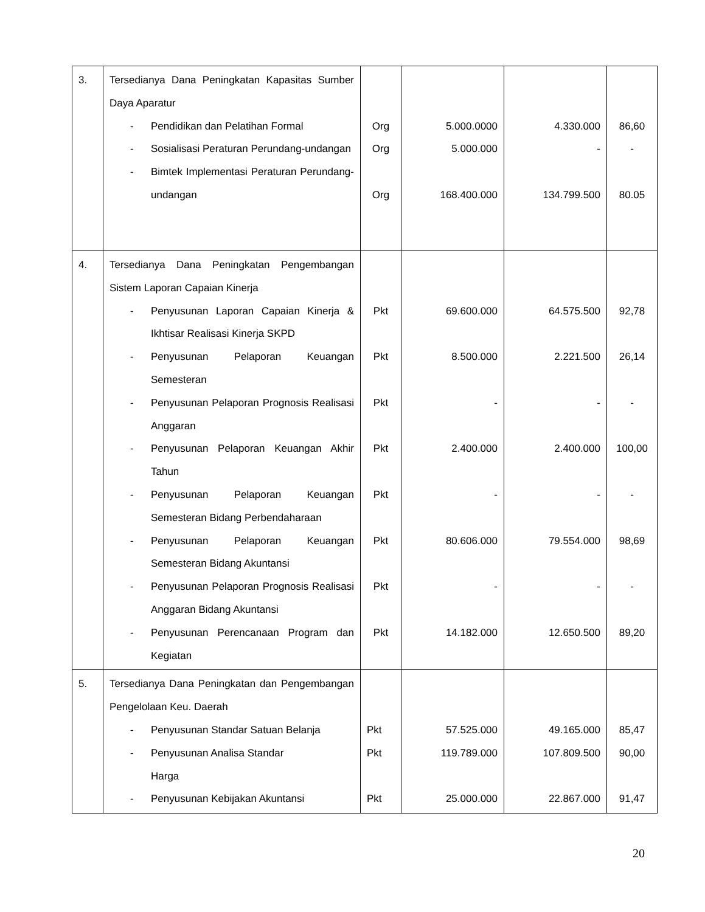| 3. | Tersedianya Dana Peningkatan Kapasitas Sumber Daya Aparatur - Pendidikan dan Pelatihan Formal - Sosialisasi Peraturan Perundang-undangan - Bimtek Implementasi Peraturan Perundang-undangan | Org Org Org | 5.000.0000 5.000.000 168.400.000 | 4.330.000 - 134.799.500 | 86,60 - 80.05 |
| 4. | Tersedianya Dana Peningkatan Pengembangan Sistem Laporan Capaian Kinerja - Penyusunan Laporan Capaian Kinerja & Ikhtisar Realisasi Kinerja SKPD - Penyusunan Pelaporan Keuangan Semesteran - Penyusunan Pelaporan Prognosis Realisasi Anggaran - Penyusunan Pelaporan Keuangan Akhir Tahun - Penyusunan Pelaporan Keuangan Semesteran Bidang Perbendaharaan - Penyusunan Pelaporan Keuangan Semesteran Bidang Akuntansi - Penyusunan Pelaporan Prognosis Realisasi Anggaran Bidang Akuntansi - Penyusunan Perencanaan Program dan Kegiatan | Pkt Pkt Pkt Pkt Pkt Pkt Pkt Pkt | 69.600.000 8.500.000 - 2.400.000 - 80.606.000 - 14.182.000 | 64.575.500 2.221.500 - 2.400.000 - 79.554.000 - 12.650.500 | 92,78 26,14 - 100,00 - 98,69 - 89,20 |
| 5. | Tersedianya Dana Peningkatan dan Pengembangan Pengelolaan Keu. Daerah - Penyusunan Standar Satuan Belanja - Penyusunan Analisa Standar Harga - Penyusunan Kebijakan Akuntansi | Pkt Pkt Pkt | 57.525.000 119.789.000 25.000.000 | 49.165.000 107.809.500 22.867.000 | 85,47 90,00 91,47 |
20